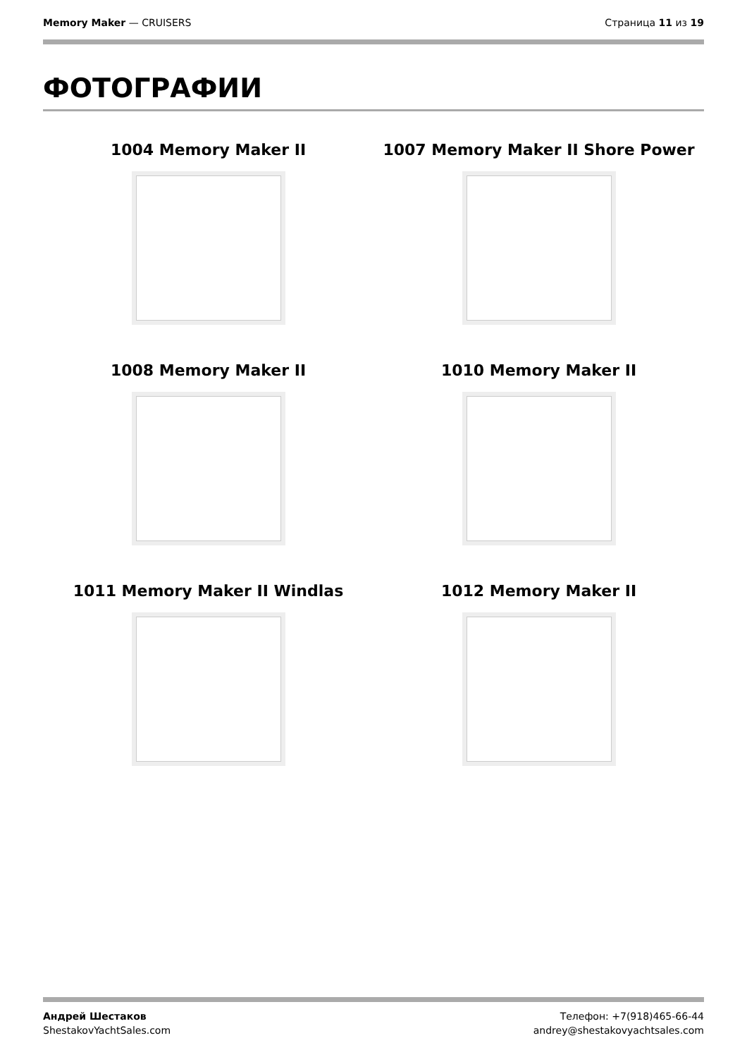Memory Maker — CRUISERS Страница 11 из 19
ФОТОГРАФИИ
1004 Memory Maker II
1007 Memory Maker II Shore Power
1008 Memory Maker II
1010 Memory Maker II
1011 Memory Maker II Windlas
1012 Memory Maker II
Андрей Шестаков
ShestakovYachtSales.com
Телефон: +7(918)465-66-44
andrey@shestakovyachtsales.com